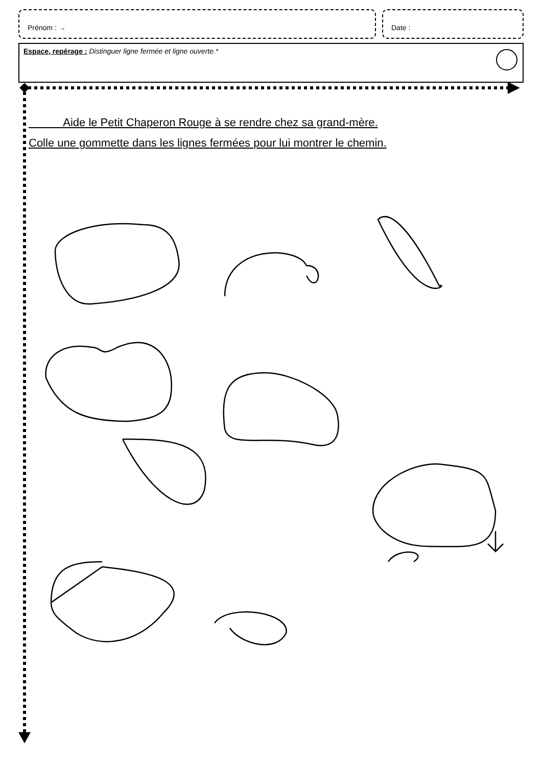Prénom : → Date :
Espace, repérage : Distinguer ligne fermée et ligne ouverte.*
Aide le Petit Chaperon Rouge à se rendre chez sa grand-mère.
Colle une gommette dans les lignes fermées pour lui montrer le chemin.